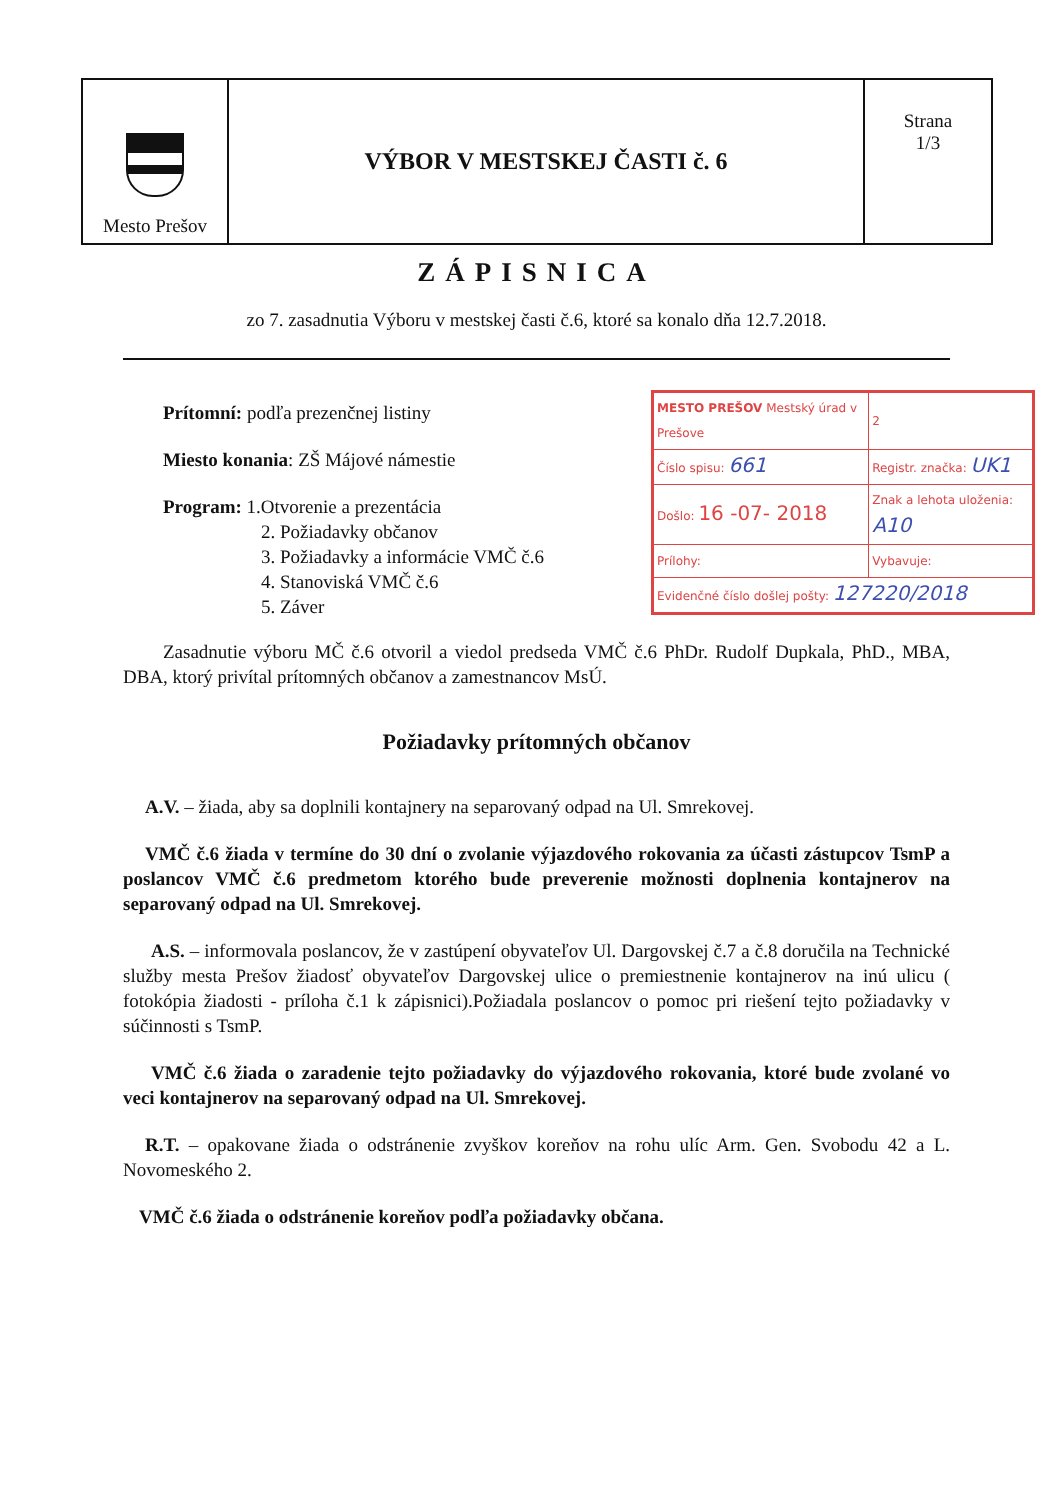| Mesto Prešov | VÝBOR V MESTSKEJ ČASTI č. 6 | Strana 1/3 |
ZÁPISNICA
zo 7. zasadnutia Výboru v mestskej časti č.6, ktoré sa konalo dňa 12.7.2018.
| MESTO PREŠOV Mestský úrad v Prešove | | 2 |
| Číslo spisu: 661 | Registr. značka: UK1 | |
| Došlo: 16 -07- 2018 | | Znak a lehota uloženia: A10 |
| Prílohy: | Vybavuje: | |
| Evidenčné číslo došlej pošty: 127220/2018 | | |
Prítomní: podľa prezenčnej listiny
Miesto konania: ZŠ Májové námestie
Program: 1.Otvorenie a prezentácia
2. Požiadavky občanov
3. Požiadavky a informácie VMČ č.6
4. Stanoviská VMČ č.6
5. Záver
Zasadnutie výboru MČ č.6 otvoril a viedol predseda VMČ č.6 PhDr. Rudolf Dupkala, PhD., MBA, DBA, ktorý privítal prítomných občanov a zamestnancov MsÚ.
Požiadavky prítomných občanov
A.V. – žiada, aby sa doplnili kontajnery na separovaný odpad na Ul. Smrekovej.
VMČ č.6 žiada v termíne do 30 dní o zvolanie výjazdového rokovania za účasti zástupcov TsmP a poslancov VMČ č.6 predmetom ktorého bude preverenie možnosti doplnenia kontajnerov na separovaný odpad na Ul. Smrekovej.
A.S. – informovala poslancov, že v zastúpení obyvateľov Ul. Dargovskej č.7 a č.8 doručila na Technické služby mesta Prešov žiadosť obyvateľov Dargovskej ulice o premiestnenie kontajnerov na inú ulicu ( fotokópia žiadosti - príloha č.1 k zápisnici).Požiadala poslancov o pomoc pri riešení tejto požiadavky v súčinnosti s TsmP.
VMČ č.6 žiada o zaradenie tejto požiadavky do výjazdového rokovania, ktoré bude zvolané vo veci kontajnerov na separovaný odpad na Ul. Smrekovej.
R.T. – opakovane žiada o odstránenie zvyškov koreňov na rohu ulíc Arm. Gen. Svobodu 42 a L. Novomeského 2.
VMČ č.6 žiada o odstránenie koreňov podľa požiadavky občana.